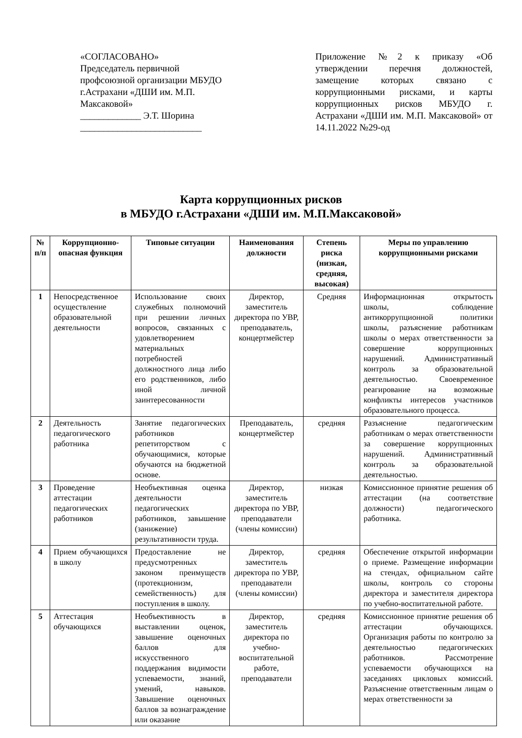«СОГЛАСОВАНО»
Председатель первичной профсоюзной организации МБУДО г.Астрахани «ДШИ им. М.П. Максаковой»
_____________ Э.Т. Шорина
__________________________
Приложение №2 к приказу «Об утверждении перечня должностей, замещение которых связано с коррупционными рисками, и карты коррупционных рисков МБУДО г. Астрахани «ДШИ им. М.П. Максаковой» от 14.11.2022 №29-од
Карта коррупционных рисков
в МБУДО г.Астрахани «ДШИ им. М.П.Максаковой»
| № п/п | Коррупционно-опасная функция | Типовые ситуации | Наименования должности | Степень риска (низкая, средняя, высокая) | Меры по управлению коррупционными рисками |
| --- | --- | --- | --- | --- | --- |
| 1 | Непосредственное осуществление образовательной деятельности | Использование своих служебных полномочий при решении личных вопросов, связанных с удовлетворением материальных потребностей должностного лица либо его родственников, либо иной личной заинтересованности | Директор, заместитель директора по УВР, преподаватель, концертмейстер | Средняя | Информационная открытость школы, соблюдение антикоррупционной политики школы, разъяснение работникам школы о мерах ответственности за совершение коррупционных нарушений. Административный контроль за образовательной деятельностью. Своевременное реагирование на возможные конфликты интересов участников образовательного процесса. |
| 2 | Деятельность педагогического работника | Занятие педагогических работников репетиторством с обучающимися, которые обучаются на бюджетной основе. | Преподаватель, концертмейстер | средняя | Разъяснение педагогическим работникам о мерах ответственности за совершение коррупционных нарушений. Административный контроль за образовательной деятельностью. |
| 3 | Проведение аттестации педагогических работников | Необъективная оценка деятельности педагогических работников, завышение (занижение) результативности труда. | Директор, заместитель директора по УВР, преподаватели (члены комиссии) | низкая | Комиссионное принятие решения об аттестации (на соответствие должности) педагогического работника. |
| 4 | Прием обучающихся в школу | Предоставление не предусмотренных законом преимуществ (протекционизм, семейственность) для поступления в школу. | Директор, заместитель директора по УВР, преподаватели (члены комиссии) | средняя | Обеспечение открытой информации о приеме. Размещение информации на стендах, официальном сайте школы, контроль со стороны директора и заместителя директора по учебно-воспитательной работе. |
| 5 | Аттестация обучающихся | Необъективность в выставлении оценок, завышение оценочных баллов для искусственного поддержания видимости успеваемости, знаний, умений, навыков. Завышение оценочных баллов за вознаграждение или оказание | Директор, заместитель директора по учебно-воспитательной работе, преподаватели | средняя | Комиссионное принятие решения об аттестации обучающихся. Организация работы по контролю за деятельностью педагогических работников. Рассмотрение успеваемости обучающихся на заседаниях цикловых комиссий. Разъяснение ответственным лицам о мерах ответственности за |